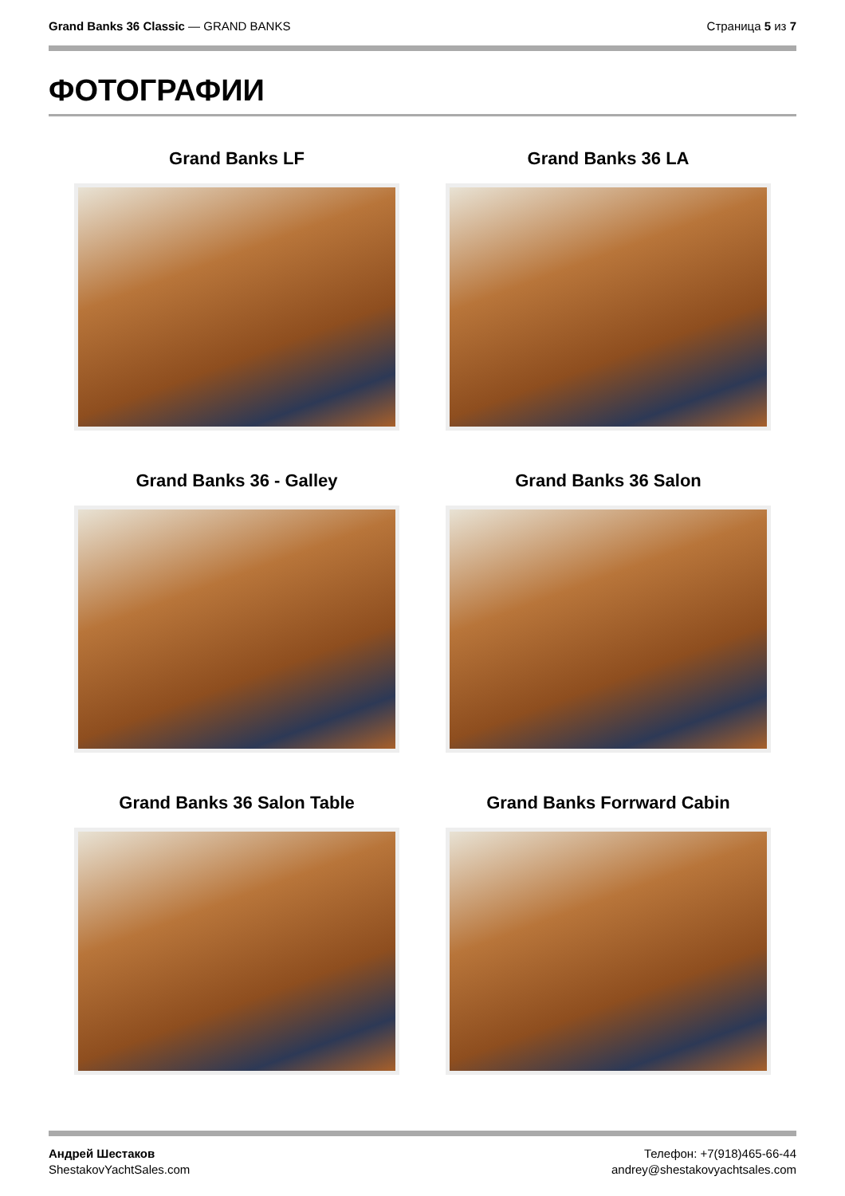Grand Banks 36 Classic — GRAND BANKS
Страница 5 из 7
ФОТОГРАФИИ
Grand Banks LF
Grand Banks 36 LA
Grand Banks 36 - Galley
Grand Banks 36 Salon
Grand Banks 36 Salon Table
Grand Banks Forrward Cabin
Андрей Шестаков
ShestakovYachtSales.com
Телефон: +7(918)465-66-44
andrey@shestakovyachtsales.com